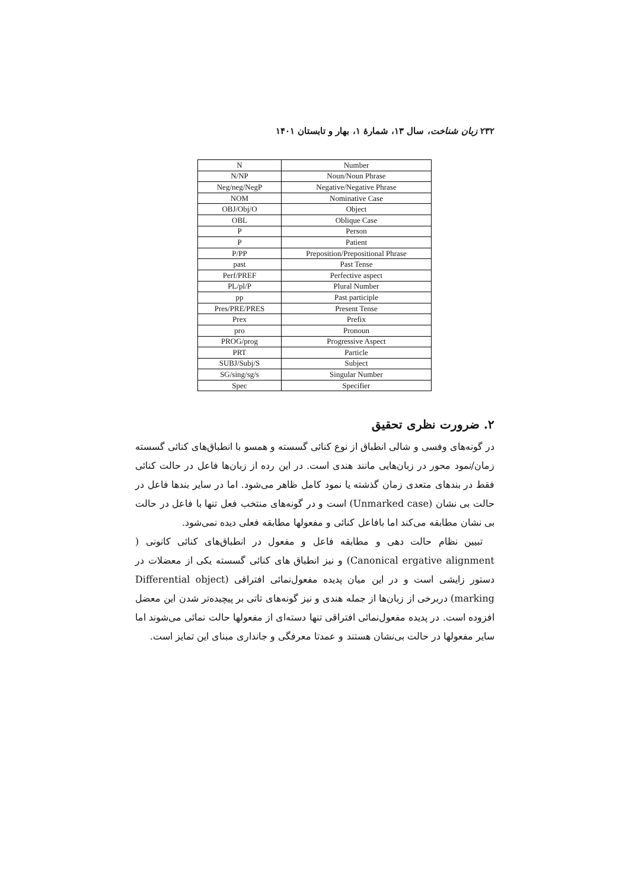۲۳۲ زبان شناخت، سال ۱۳، شمارۀ ۱، بهار و تابستان ۱۴۰۱
| N | Number |
| N/NP | Noun/Noun Phrase |
| Neg/neg/NegP | Negative/Negative Phrase |
| NOM | Nominative Case |
| OBJ/Obj/O | Object |
| OBL | Oblique Case |
| P | Person |
| P | Patient |
| P/PP | Preposition/Prepositional Phrase |
| past | Past Tense |
| Perf/PREF | Perfective aspect |
| PL/pl/P | Plural Number |
| pp | Past participle |
| Pres/PRE/PRES | Present Tense |
| Prex | Prefix |
| pro | Pronoun |
| PROG/prog | Progressive Aspect |
| PRT | Particle |
| SUBJ/Subj/S | Subject |
| SG/sing/sg/s | Singular Number |
| Spec | Specifier |
۲. ضرورت نظری تحقیق
در گونه‌های وفسی و شالی انطباق از نوع کنائی گسسته و همسو با انطباق‌های کنائی گسسته زمان/نمود محور در زبان‌هایی مانند هندی است. در این رده از زبان‌ها فاعل در حالت کنائی فقط در بندهای متعدی زمان گذشته یا نمود کامل ظاهر می‌شود. اما در سایر بندها فاعل در حالت بی نشان (Unmarked case) است و در گونه‌های منتخب فعل تنها با فاعل در حالت بی نشان مطابقه می‌کند اما بافاعل کنائی و مفعولها مطابقه فعلی دیده نمی‌شود.
تبیین نظام حالت دهی و مطابقه فاعل و مفعول در انطباق‌های کنائی کانونی ( Canonical ergative alignment) و نیز انطباق های کنائی گسسته یکی از معضلات در دستور زایشی است و در این میان پدیده مفعول‌نمائی افتراقی (Differential object marking) دربرخی از زبان‌ها از جمله هندی و نیز گونه‌های تاتی بر پیچیده‌تر شدن این معضل افزوده است. در پدیده مفعول‌نمائی افتراقی تنها دسته‌ای از مفعولها حالت نمائی می‌شوند اما سایر مفعولها در حالت بی‌نشان هستند و عمدتا معرفگی و جانداری مبنای این تمایز است.